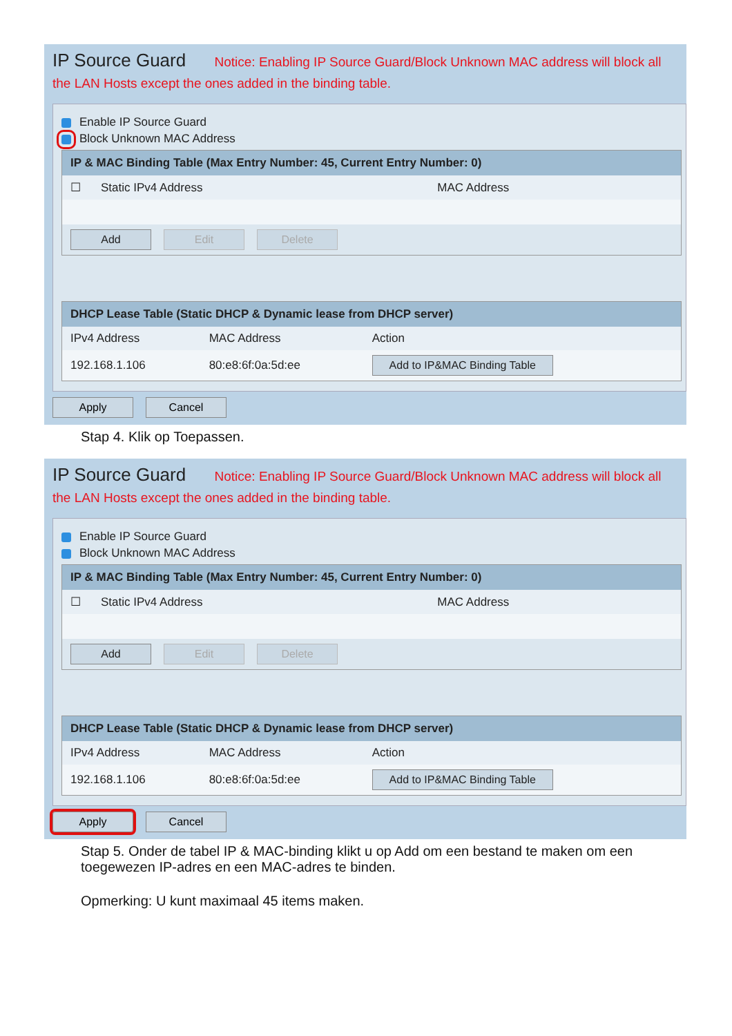IP Source Guard Notice: Enabling IP Source Guard/Block Unknown MAC address will block all the LAN Hosts except the ones added in the binding table.
Enable IP Source Guard
Block Unknown MAC Address
| IP & MAC Binding Table (Max Entry Number: 45, Current Entry Number: 0) | | |
| --- | --- | --- |
| ☐ | Static IPv4 Address | MAC Address |
| Add Edit Delete | | |
| DHCP Lease Table (Static DHCP & Dynamic lease from DHCP server) | | |
| --- | --- | --- |
| IPv4 Address | MAC Address | Action |
| 192.168.1.106 | 80:e8:6f:0a:5d:ee | Add to IP&MAC Binding Table |
Apply Cancel
Stap 4. Klik op Toepassen.
IP Source Guard Notice: Enabling IP Source Guard/Block Unknown MAC address will block all the LAN Hosts except the ones added in the binding table.
Enable IP Source Guard
Block Unknown MAC Address
| IP & MAC Binding Table (Max Entry Number: 45, Current Entry Number: 0) | | |
| --- | --- | --- |
| ☐ | Static IPv4 Address | MAC Address |
| Add Edit Delete | | |
| DHCP Lease Table (Static DHCP & Dynamic lease from DHCP server) | | |
| --- | --- | --- |
| IPv4 Address | MAC Address | Action |
| 192.168.1.106 | 80:e8:6f:0a:5d:ee | Add to IP&MAC Binding Table |
Apply Cancel
Stap 5. Onder de tabel IP & MAC-binding klikt u op Add om een bestand te maken om een toegewezen IP-adres en een MAC-adres te binden.
Opmerking: U kunt maximaal 45 items maken.